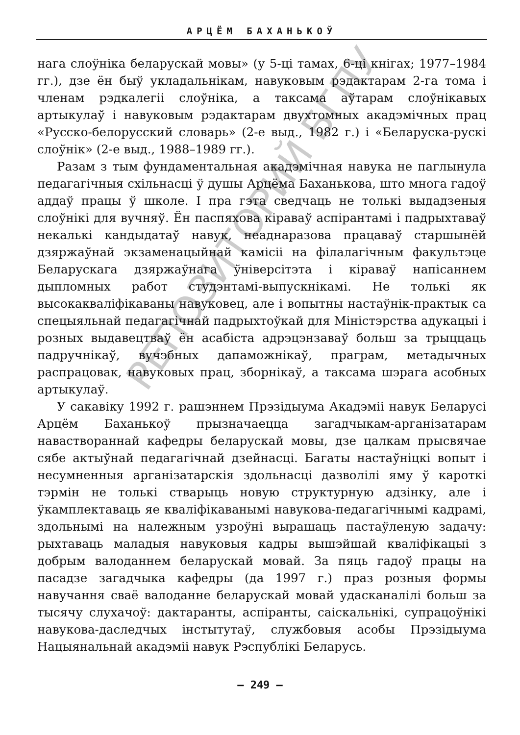АРЦЁМ БАХАНЬКОЎ
нага слоўніка беларускай мовы» (у 5-ці тамах, 6-ці кнігах; 1977–1984 гг.), дзе ён быў укладальнікам, навуковым рэдактарам 2-га тома і членам рэдкалегіі слоўніка, а таксама аўтарам слоўнікавых артыкулаў і навуковым рэдактарам двухтомных акадэмічных прац «Русско-белорусский словарь» (2-е выд., 1982 г.) і «Беларуска-рускі слоўнік» (2-е выд., 1988–1989 гг.).
Разам з тым фундаментальная акадэмічная навука не паглынула педагагічныя схільнасці ў душы Арцёма Баханькова, што многа гадоў аддаў працы ў школе. І пра гэта сведчаць не толькі выдадзеныя слоўнікі для вучняў. Ён паспяхова кіраваў аспірантамі і падрыхтаваў некалькі кандыдатаў навук, неаднаразова працаваў старшынёй дзяржаўнай экзаменацыйнай камісіі на філалагічным факультэце Беларускага дзяржаўнага ўніверсітэта і кіраваў напісаннем дыпломных работ студэнтамі-выпускнікамі. Не толькі як высокакваліфікаваны навуковец, але і вопытны настаўнік-практык са спецыяльнай педагагічнай падрыхтоўкай для Міністэрства адукацыі і розных выдавецтваў ён асабіста адрэцэнзаваў больш за трыццаць падручнікаў, вучэбных дапаможнікаў, праграм, метадычных распрацовак, навуковых прац, зборнікаў, а таксама шэрага асобных артыкулаў.
У сакавіку 1992 г. рашэннем Прэзідыума Акадэміі навук Беларусі Арцём Баханькоў прызначаецца загадчыкам-арганізатарам наваствораннай кафедры беларускай мовы, дзе цалкам прысвячае сябе актыўнай педагагічнай дзейнасці. Багаты настаўніцкі вопыт і несумненныя арганізатарскія здольнасці дазволілі яму ў кароткі тэрмін не толькі стварыць новую структурную адзінку, але і ўкамплектаваць яе кваліфікаванымі навукова-педагагічнымі кадрамі, здольнымі на належным узроўні вырашаць пастаўленую задачу: рыхтаваць маладыя навуковыя кадры вышэйшай кваліфікацыі з добрым валоданнем беларускай мовай. За пяць гадоў працы на пасадзе загадчыка кафедры (да 1997 г.) праз розныя формы навучання сваё валоданне беларускай мовай удасканалілі больш за тысячу слухачоў: дактаранты, аспіранты, саіскальнікі, супрацоўнікі навукова-даследчых інстытутаў, службовыя асобы Прэзідыума Нацыянальнай акадэміі навук Рэспублікі Беларусь.
РЕПОЗИТОРИЙ БГПУ
– 249 –